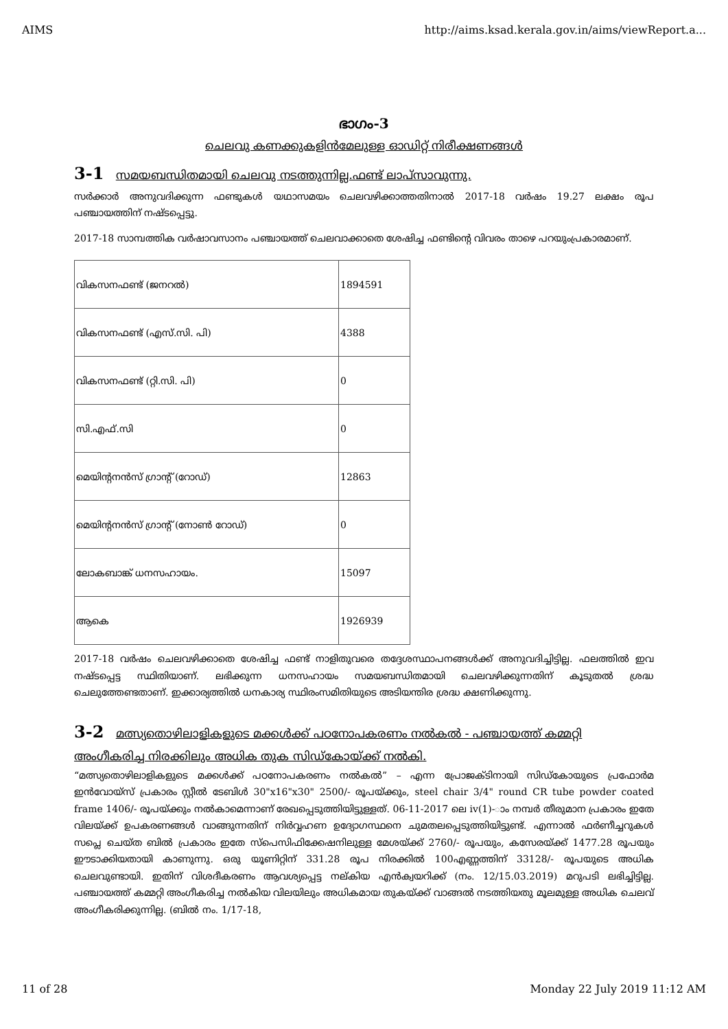AIMS http://aims.ksad.kerala.gov.in/aims/viewReport.a...
ഭാഗം-3
ചെലവു കണക്കുകളിൻമേലുള്ള ഓഡിറ്റ് നിരീക്ഷണങ്ങൾ
3-1 സമയബന്ധിതമായി ചെലവു നടത്തുന്നില്ല.ഫണ്ട് ലാപ്സാവുന്നു.
സർക്കാർ അനുവദിക്കുന്ന ഫണ്ടുകൾ യഥാസമയം ചെലവഴിക്കാത്തതിനാൽ 2017-18 വർഷം 19.27 ലക്ഷം രൂപ പഞ്ചായത്തിന് നഷ്ടപ്പെട്ടു.
2017-18 സാമ്പത്തിക വർഷാവസാനം പഞ്ചായത്ത് ചെലവാക്കാതെ ശേഷിച്ച ഫണ്ടിന്റെ വിവരം താഴെ പറയുംപ്രകാരമാണ്.
| വികസനഫണ്ട് (ജനറൽ) | 1894591 |
| വികസനഫണ്ട് (എസ്.സി. പി) | 4388 |
| വികസനഫണ്ട് (റ്റി.സി. പി) | 0 |
| സി.എഫ്.സി | 0 |
| മെയിന്റനൻസ് ഗ്രാന്റ് (റോഡ്) | 12863 |
| മെയിന്റനൻസ് ഗ്രാന്റ് (നോൺ റോഡ്) | 0 |
| ലോകബാങ്ക് ധനസഹായം. | 15097 |
| ആകെ | 1926939 |
2017-18 വർഷം ചെലവഴിക്കാതെ ശേഷിച്ച ഫണ്ട് നാളിതുവരെ തദ്ദേശസ്ഥാപനങ്ങൾക്ക് അനുവദിച്ചിട്ടില്ല. ഫലത്തിൽ ഇവ നഷ്ടപ്പെട്ട സ്ഥിതിയാണ്. ലഭിക്കുന്ന ധനസഹായം സമയബന്ധിതമായി ചെലവഴിക്കുന്നതിന് കൂടുതൽ ശ്രദ്ധ ചെലുത്തേണ്ടതാണ്. ഇക്കാര്യത്തിൽ ധനകാര്യ സ്ഥിരംസമിതിയുടെ അടിയന്തിര ശ്രദ്ധ ക്ഷണിക്കുന്നു.
3-2 മത്സ്യതൊഴിലാളികളുടെ മക്കൾക്ക് പഠനോപകരണം നൽകൽ - പഞ്ചായത്ത് കമ്മറ്റി അംഗീകരിച്ച നിരക്കിലും അധിക തുക സിഡ്കോയ്ക്ക് നൽകി.
“മത്സ്യതൊഴിലാളികളുടെ മക്കൾക്ക് പഠനോപകരണം നൽകൽ” – എന്ന പ്രോജക്ടിനായി സിഡ്കോയുടെ പ്രഫോർമ ഇൻവോയ്സ് പ്രകാരം സ്റ്റീൽ ടേബിൾ 30"x16"x30" 2500/- രൂപയ്ക്കും, steel chair 3/4" round CR tube powder coated frame 1406/- രൂപയ്ക്കും നൽകാമെന്നാണ് രേഖപ്പെടുത്തിയിട്ടുള്ളത്. 06-11-2017 ലെ iv(1)-ാം നമ്പർ തീരുമാന പ്രകാരം ഇതേ വിലയ്ക്ക് ഉപകരണങ്ങൾ വാങ്ങുന്നതിന് നിർവ്വഹണ ഉദ്യോഗസ്ഥനെ ചുമതലപ്പെടുത്തിയിട്ടുണ്ട്. എന്നാൽ ഫർണീച്ചറുകൾ സപ്ലെ ചെയ്ത ബിൽ പ്രകാരം ഇതേ സ്പെസിഫിക്കേഷനിലുള്ള മേശയ്ക്ക് 2760/- രൂപയും, കസേരയ്ക്ക് 1477.28 രൂപയും ഈടാക്കിയതായി കാണുന്നു. ഒരു യൂണിറ്റിന് 331.28 രൂപ നിരക്കിൽ 100എണ്ണത്തിന് 33128/- രൂപയുടെ അധിക ചെലവുണ്ടായി. ഇതിന് വിശദീകരണം ആവശ്യപ്പെട്ട നല്കിയ എൻക്വയറിക്ക് (നം. 12/15.03.2019) മറുപടി ലഭിച്ചിട്ടില്ല. പഞ്ചായത്ത് കമ്മറ്റി അംഗീകരിച്ച നൽകിയ വിലയിലും അധികമായ തുകയ്ക്ക് വാങ്ങൽ നടത്തിയതു മൂലമുള്ള അധിക ചെലവ് അംഗീകരിക്കുന്നില്ല. (ബിൽ നം. 1/17-18,
11 of 28 Monday 22 July 2019 11:12 AM